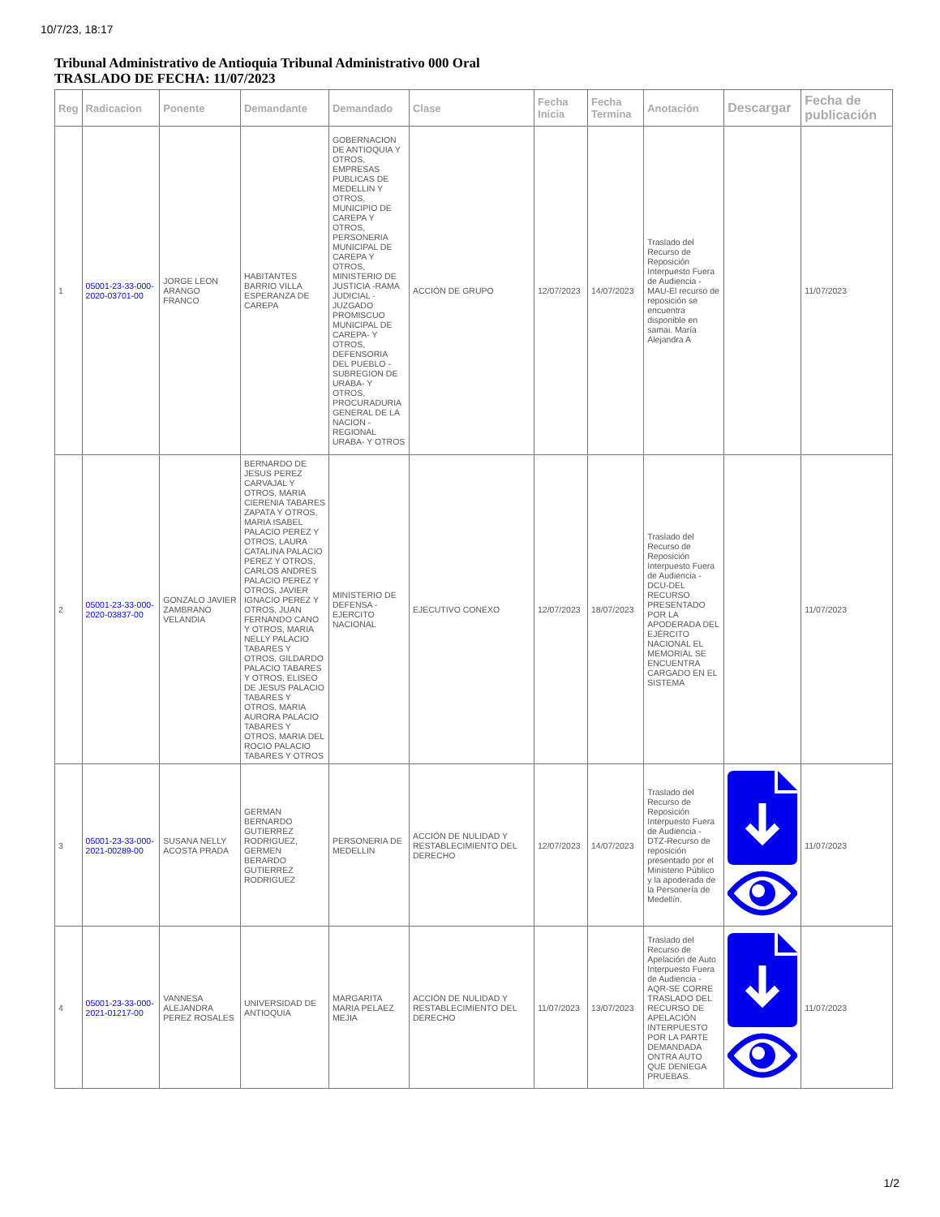10/7/23, 18:17
Tribunal Administrativo de Antioquia Tribunal Administrativo 000 Oral
TRASLADO DE FECHA: 11/07/2023
| Reg | Radicacion | Ponente | Demandante | Demandado | Clase | Fecha Inicia | Fecha Termina | Anotación | Descargar | Fecha de publicación |
| --- | --- | --- | --- | --- | --- | --- | --- | --- | --- | --- |
| 1 | 05001-23-33-000-2020-03701-00 | JORGE LEON ARANGO FRANCO | HABITANTES BARRIO VILLA ESPERANZA DE CAREPA | GOBERNACION DE ANTIOQUIA Y OTROS, EMPRESAS PUBLICAS DE MEDELLIN Y OTROS, MUNICIPIO DE CAREPA Y OTROS, PERSONERIA MUNICIPAL DE CAREPA Y OTROS, MINISTERIO DE JUSTICIA -RAMA JUDICIAL - JUZGADO PROMISCUO MUNICIPAL DE CAREPA- Y OTROS, DEFENSORIA DEL PUEBLO - SUBREGION DE URABA- Y OTROS, PROCURADURIA GENERAL DE LA NACION - REGIONAL URABA- Y OTROS | ACCIÓN DE GRUPO | 12/07/2023 | 14/07/2023 | Traslado del Recurso de Reposición Interpuesto Fuera de Audiencia - MAU-El recurso de reposición se encuentra disponible en samai. María Alejandra A | | 11/07/2023 |
| 2 | 05001-23-33-000-2020-03837-00 | GONZALO JAVIER ZAMBRANO VELANDIA | BERNARDO DE JESUS PEREZ CARVAJAL Y OTROS, MARIA CIERENIA TABARES ZAPATA Y OTROS, MARIA ISABEL PALACIO PEREZ Y OTROS, LAURA CATALINA PALACIO PEREZ Y OTROS, CARLOS ANDRES PALACIO PEREZ Y OTROS, JAVIER IGNACIO PEREZ Y OTROS, JUAN FERNANDO CANO Y OTROS, MARIA NELLY PALACIO TABARES Y OTROS, GILDARDO PALACIO TABARES Y OTROS, ELISEO DE JESUS PALACIO TABARES Y OTROS, MARIA AURORA PALACIO TABARES Y OTROS, MARIA DEL ROCIO PALACIO TABARES Y OTROS | MINISTERIO DE DEFENSA - EJERCITO NACIONAL | EJECUTIVO CONEXO | 12/07/2023 | 18/07/2023 | Traslado del Recurso de Reposición Interpuesto Fuera de Audiencia - DCU-DEL RECURSO PRESENTADO POR LA APODERADA DEL EJÉRCITO NACIONAL EL MEMORIAL SE ENCUENTRA CARGADO EN EL SISTEMA | | 11/07/2023 |
| 3 | 05001-23-33-000-2021-00289-00 | SUSANA NELLY ACOSTA PRADA | GERMAN BERNARDO GUTIERREZ RODRIGUEZ, GERMEN BERARDO GUTIERREZ RODRIGUEZ | PERSONERIA DE MEDELLIN | ACCIÓN DE NULIDAD Y RESTABLECIMIENTO DEL DERECHO | 12/07/2023 | 14/07/2023 | Traslado del Recurso de Reposición Interpuesto Fuera de Audiencia - DTZ-Recurso de reposición presentado por el Ministerio Público y la apoderada de la Personería de Medellín. | | 11/07/2023 |
| 4 | 05001-23-33-000-2021-01217-00 | VANNESA ALEJANDRA PEREZ ROSALES | UNIVERSIDAD DE ANTIOQUIA | MARGARITA MARIA PELAEZ MEJIA | ACCIÓN DE NULIDAD Y RESTABLECIMIENTO DEL DERECHO | 11/07/2023 | 13/07/2023 | Traslado del Recurso de Apelación de Auto Interpuesto Fuera de Audiencia - AQR-SE CORRE TRASLADO DEL RECURSO DE APELACIÓN INTERPUESTO POR LA PARTE DEMANDADA ONTRA AUTO QUE DENIEGA PRUEBAS. | | 11/07/2023 |
1/2